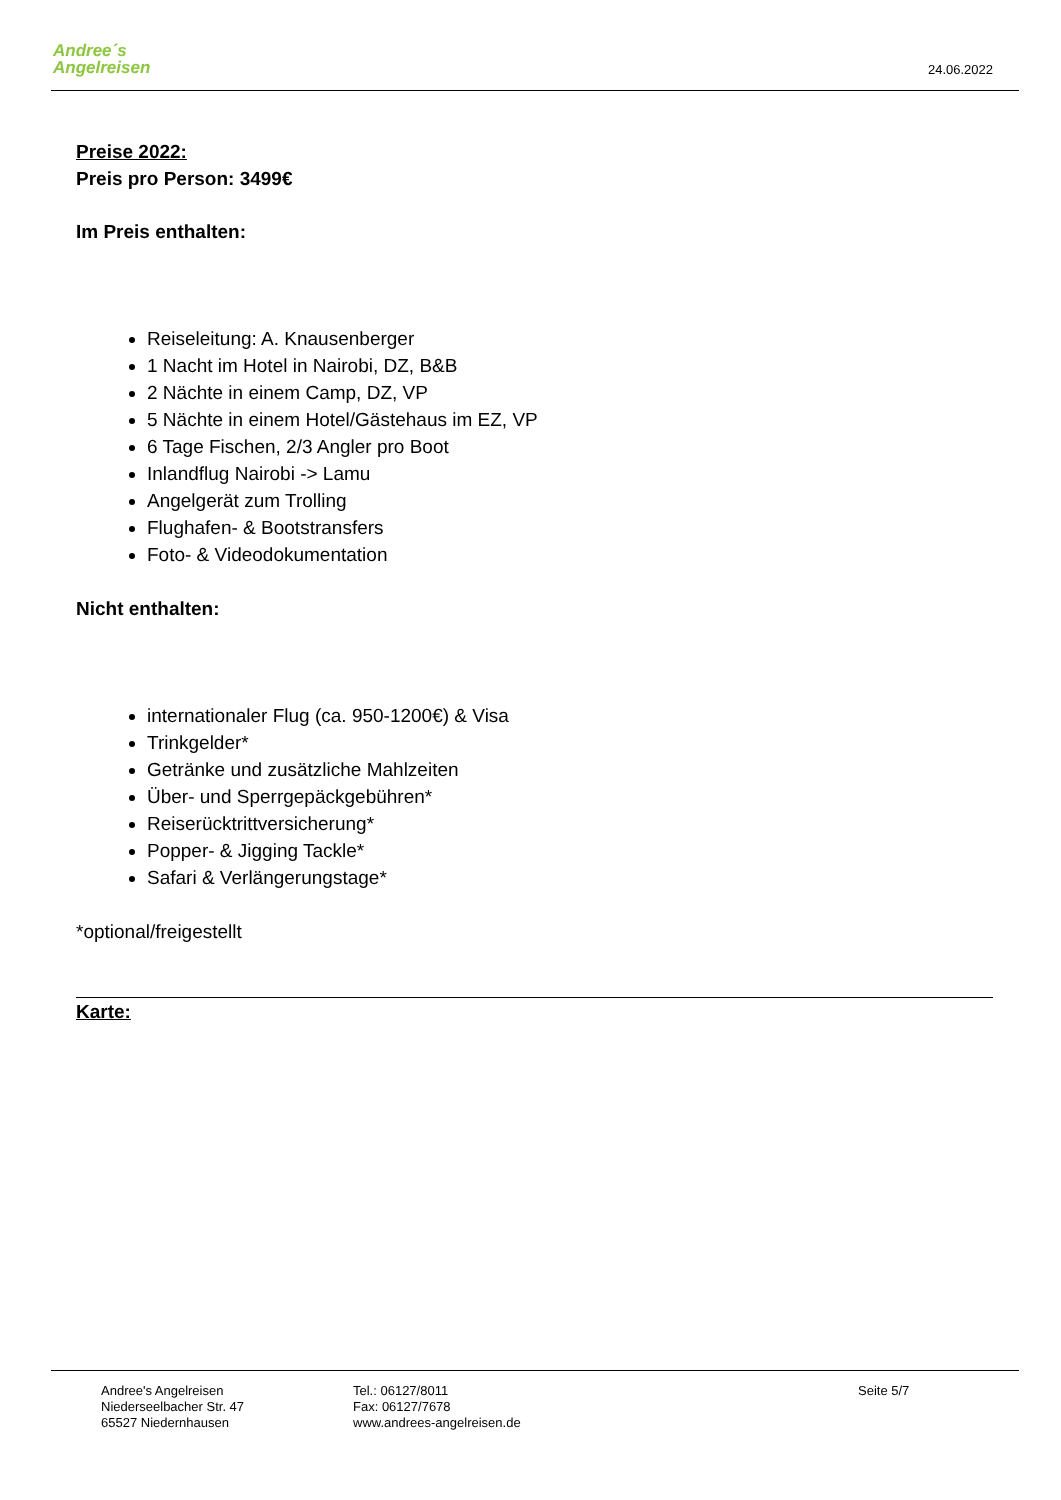Andree´s
Angelreisen
24.06.2022
Preise 2022:
Preis pro Person: 3499€
Im Preis enthalten:
Reiseleitung: A. Knausenberger
1 Nacht im Hotel in Nairobi, DZ, B&B
2 Nächte in einem Camp, DZ, VP
5 Nächte in einem Hotel/Gästehaus im EZ, VP
6 Tage Fischen, 2/3 Angler pro Boot
Inlandflug Nairobi -> Lamu
Angelgerät zum Trolling
Flughafen- & Bootstransfers
Foto- & Videodokumentation
Nicht enthalten:
internationaler Flug (ca. 950-1200€) & Visa
Trinkgelder*
Getränke und zusätzliche Mahlzeiten
Über- und Sperrgepäckgebühren*
Reiserücktrittversicherung*
Popper- & Jigging Tackle*
Safari & Verlängerungstage*
*optional/freigestellt
Karte:
Andree's Angelreisen
Niederseelbacher Str. 47
65527 Niedernhausen
Tel.: 06127/8011
Fax: 06127/7678
www.andrees-angelreisen.de
Seite 5/7